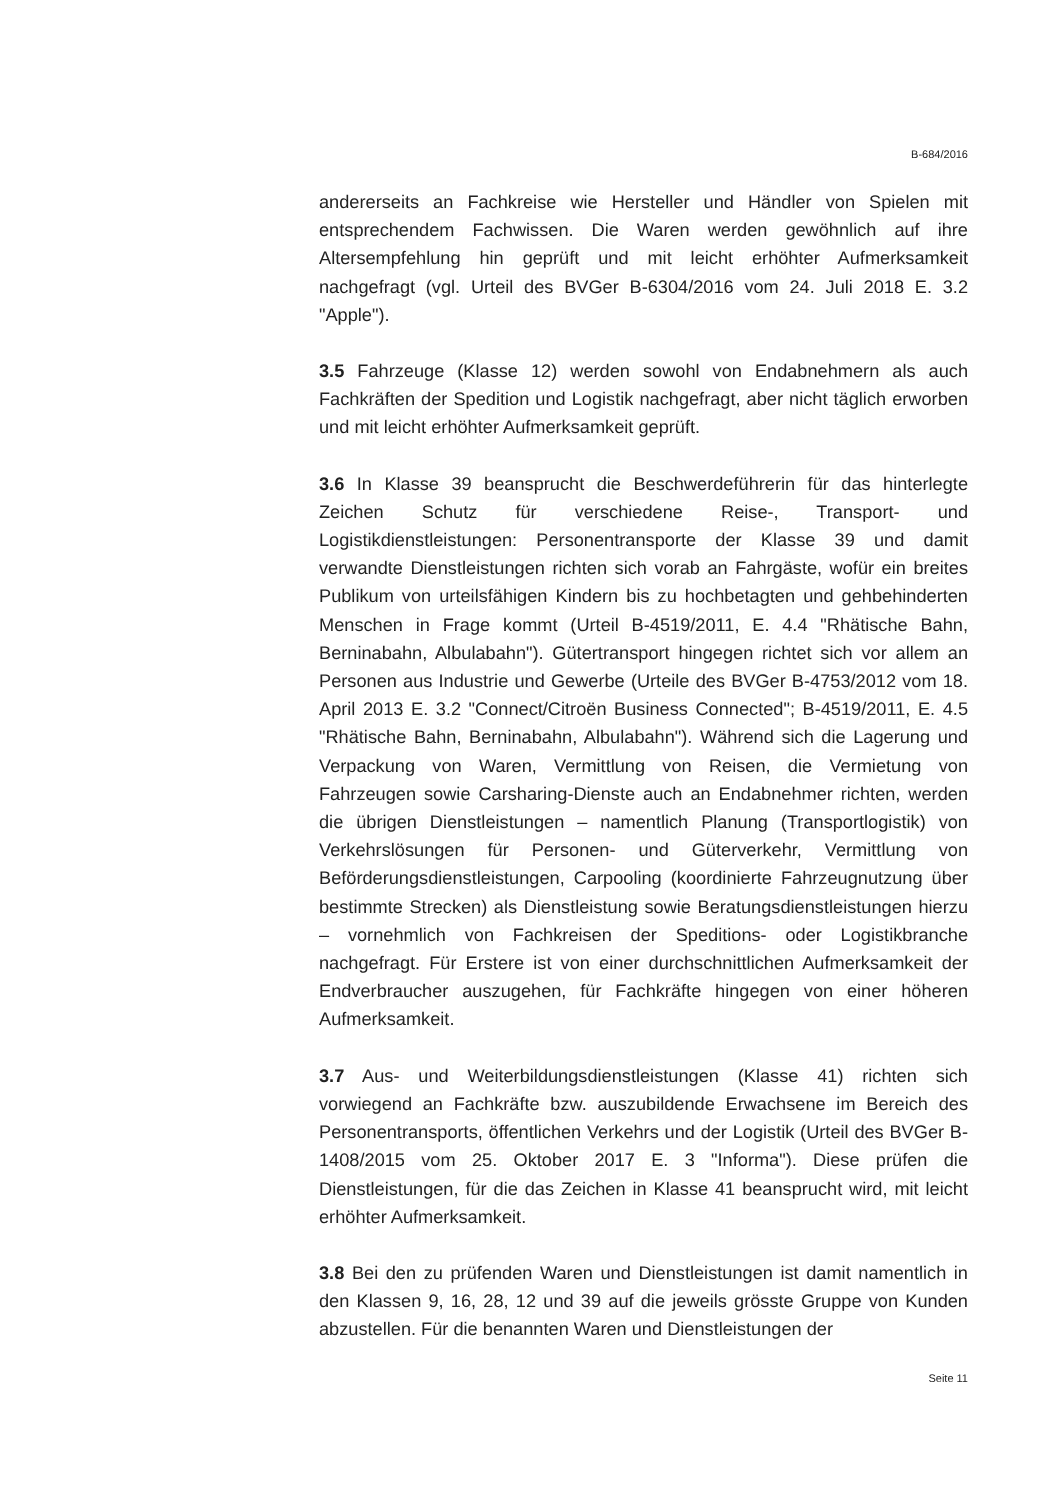B-684/2016
andererseits an Fachkreise wie Hersteller und Händler von Spielen mit entsprechendem Fachwissen. Die Waren werden gewöhnlich auf ihre Altersempfehlung hin geprüft und mit leicht erhöhter Aufmerksamkeit nachgefragt (vgl. Urteil des BVGer B-6304/2016 vom 24. Juli 2018 E. 3.2 "Apple").
3.5 Fahrzeuge (Klasse 12) werden sowohl von Endabnehmern als auch Fachkräften der Spedition und Logistik nachgefragt, aber nicht täglich erworben und mit leicht erhöhter Aufmerksamkeit geprüft.
3.6 In Klasse 39 beansprucht die Beschwerdeführerin für das hinterlegte Zeichen Schutz für verschiedene Reise-, Transport- und Logistikdienstleistungen: Personentransporte der Klasse 39 und damit verwandte Dienstleistungen richten sich vorab an Fahrgäste, wofür ein breites Publikum von urteilsfähigen Kindern bis zu hochbetagten und gehbehinderten Menschen in Frage kommt (Urteil B-4519/2011, E. 4.4 "Rhätische Bahn, Berninabahn, Albulabahn"). Gütertransport hingegen richtet sich vor allem an Personen aus Industrie und Gewerbe (Urteile des BVGer B-4753/2012 vom 18. April 2013 E. 3.2 "Connect/Citroën Business Connected"; B-4519/2011, E. 4.5 "Rhätische Bahn, Berninabahn, Albulabahn"). Während sich die Lagerung und Verpackung von Waren, Vermittlung von Reisen, die Vermietung von Fahrzeugen sowie Carsharing-Dienste auch an Endabnehmer richten, werden die übrigen Dienstleistungen – namentlich Planung (Transportlogistik) von Verkehrslösungen für Personen- und Güterverkehr, Vermittlung von Beförderungsdienstleistungen, Carpooling (koordinierte Fahrzeugnutzung über bestimmte Strecken) als Dienstleistung sowie Beratungsdienstleistungen hierzu – vornehmlich von Fachkreisen der Speditions- oder Logistikbranche nachgefragt. Für Erstere ist von einer durchschnittlichen Aufmerksamkeit der Endverbraucher auszugehen, für Fachkräfte hingegen von einer höheren Aufmerksamkeit.
3.7 Aus- und Weiterbildungsdienstleistungen (Klasse 41) richten sich vorwiegend an Fachkräfte bzw. auszubildende Erwachsene im Bereich des Personentransports, öffentlichen Verkehrs und der Logistik (Urteil des BVGer B-1408/2015 vom 25. Oktober 2017 E. 3 "Informa"). Diese prüfen die Dienstleistungen, für die das Zeichen in Klasse 41 beansprucht wird, mit leicht erhöhter Aufmerksamkeit.
3.8 Bei den zu prüfenden Waren und Dienstleistungen ist damit namentlich in den Klassen 9, 16, 28, 12 und 39 auf die jeweils grösste Gruppe von Kunden abzustellen. Für die benannten Waren und Dienstleistungen der
Seite 11